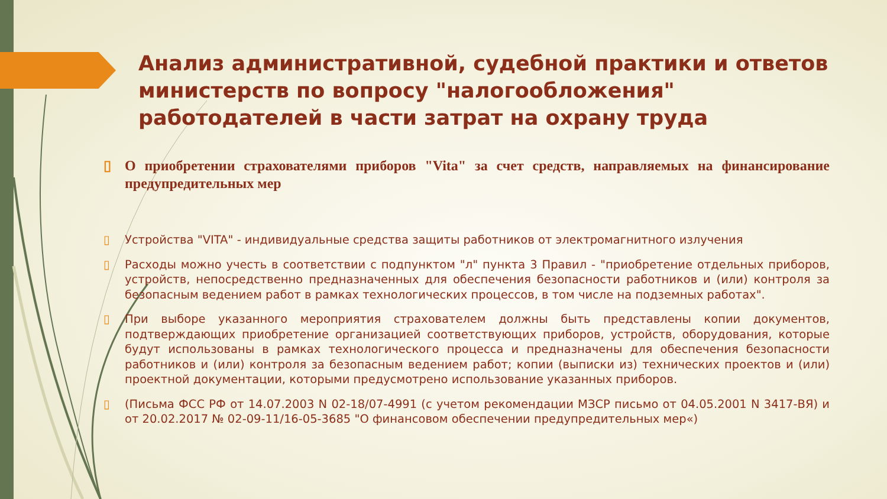Анализ административной, судебной практики и ответов министерств по вопросу "налогообложения" работодателей в части затрат на охрану труда
▯ О приобретении страхователями приборов "Vita" за счет средств, направляемых на финансирование предупредительных мер
▯ Устройства "VITA" - индивидуальные средства защиты работников от электромагнитного излучения
▯ Расходы можно учесть в соответствии с подпунктом "л" пункта 3 Правил - "приобретение отдельных приборов, устройств, непосредственно предназначенных для обеспечения безопасности работников и (или) контроля за безопасным ведением работ в рамках технологических процессов, в том числе на подземных работах".
▯ При выборе указанного мероприятия страхователем должны быть представлены копии документов, подтверждающих приобретение организацией соответствующих приборов, устройств, оборудования, которые будут использованы в рамках технологического процесса и предназначены для обеспечения безопасности работников и (или) контроля за безопасным ведением работ; копии (выписки из) технических проектов и (или) проектной документации, которыми предусмотрено использование указанных приборов.
▯ (Письма ФСС РФ от 14.07.2003 N 02-18/07-4991 (с учетом рекомендации МЗСР письмо от 04.05.2001 N 3417-ВЯ) и от 20.02.2017 № 02-09-11/16-05-3685 "О финансовом обеспечении предупредительных мер«)